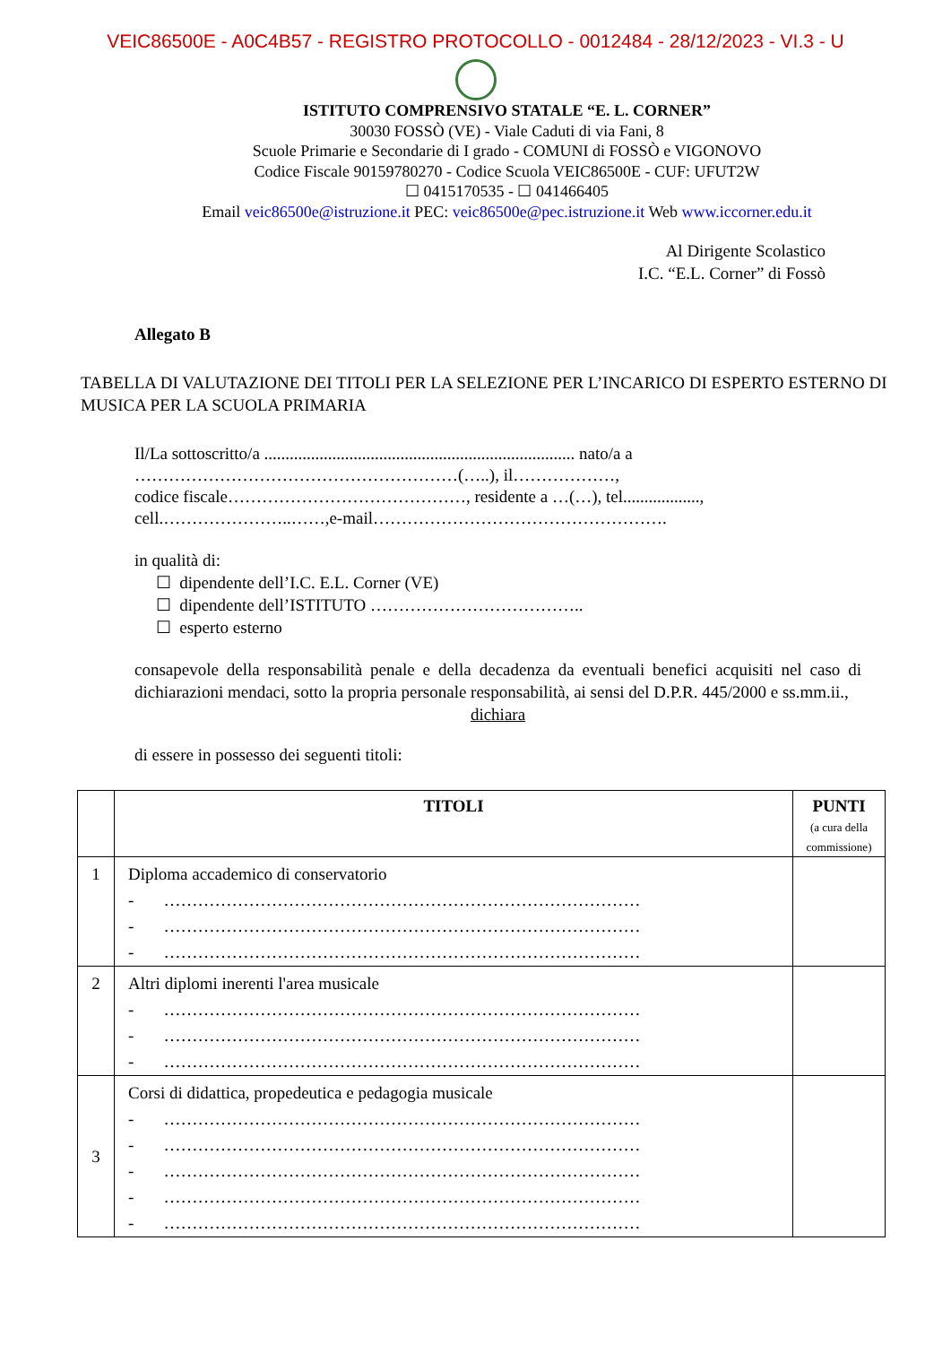VEIC86500E - A0C4B57 - REGISTRO PROTOCOLLO - 0012484 - 28/12/2023 - VI.3 - U
ISTITUTO COMPRENSIVO STATALE “E. L. CORNER”
30030 FOSSÒ (VE) - Viale Caduti di via Fani, 8
Scuole Primarie e Secondarie di I grado - COMUNI di FOSSÒ e VIGONOVO
Codice Fiscale 90159780270 - Codice Scuola VEIC86500E - CUF: UFUT2W
☐ 0415170535 - ☐ 041466405
Email veic86500e@istruzione.it PEC: veic86500e@pec.istruzione.it Web www.iccorner.edu.it
Al Dirigente Scolastico
I.C. “E.L. Corner” di Fossò
Allegato B
TABELLA DI VALUTAZIONE DEI TITOLI PER LA SELEZIONE PER L’INCARICO DI ESPERTO ESTERNO DI MUSICA PER LA SCUOLA PRIMARIA
Il/La sottoscritto/a ......................................................................... nato/a a
…………………………………………………(…..), il………………,
codice fiscale……………………………………, residente a …(…), tel..................,
cell.…………………..……,e-mail…………………………………………….
in qualità di:
☐ dipendente dell’I.C. E.L. Corner (VE)
☐ dipendente dell’ISTITUTO ………………………………..
☐ esperto esterno
consapevole della responsabilità penale e della decadenza da eventuali benefici acquisiti nel caso di dichiarazioni mendaci, sotto la propria personale responsabilità, ai sensi del D.P.R. 445/2000 e ss.mm.ii.,
dichiara
di essere in possesso dei seguenti titoli:
| | TITOLI | PUNTI (a cura della commissione) |
| --- | --- | --- |
| 1 | Diploma accademico di conservatorio - ………………………………………………………………………… - ………………………………………………………………………… - ………………………………………………………………………… | |
| 2 | Altri diplomi inerenti l'area musicale - ………………………………………………………………………… - ………………………………………………………………………… - ………………………………………………………………………… | |
| 3 | Corsi di didattica, propedeutica e pedagogia musicale - ………………………………………………………………………… - ………………………………………………………………………… - ………………………………………………………………………… - ………………………………………………………………………… - ………………………………………………………………………… | |